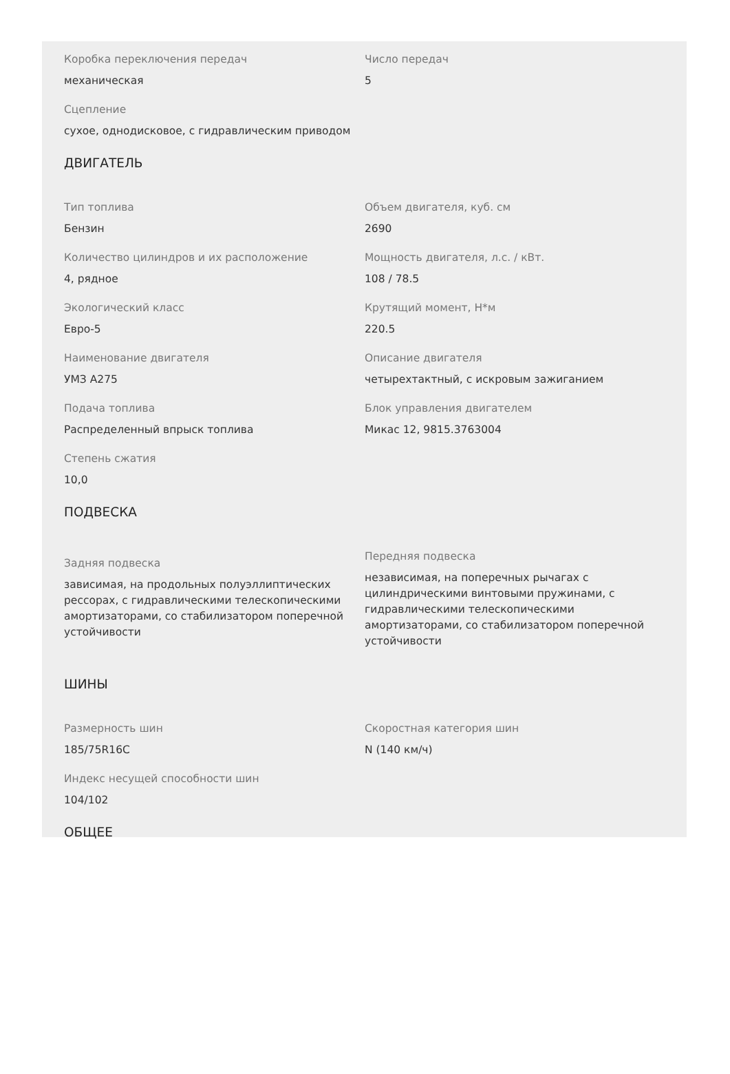Коробка переключения передач
механическая
Число передач
5
Сцепление
сухое, однодисковое, с гидравлическим приводом
ДВИГАТЕЛЬ
Тип топлива
Бензин
Объем двигателя, куб. см
2690
Количество цилиндров и их расположение
4, рядное
Мощность двигателя, л.с. / кВт.
108 / 78.5
Экологический класс
Евро-5
Крутящий момент, Н*м
220.5
Наименование двигателя
УМЗ А275
Описание двигателя
четырехтактный, с искровым зажиганием
Подача топлива
Распределенный впрыск топлива
Блок управления двигателем
Микас 12, 9815.3763004
Степень сжатия
10,0
ПОДВЕСКА
Задняя подвеска
зависимая, на продольных полуэллиптических рессорах, с гидравлическими телескопическими амортизаторами, со стабилизатором поперечной устойчивости
Передняя подвеска
независимая, на поперечных рычагах с цилиндрическими винтовыми пружинами, с гидравлическими телескопическими амортизаторами, со стабилизатором поперечной устойчивости
ШИНЫ
Размерность шин
185/75R16C
Скоростная категория шин
N (140 км/ч)
Индекс несущей способности шин
104/102
ОБЩЕЕ